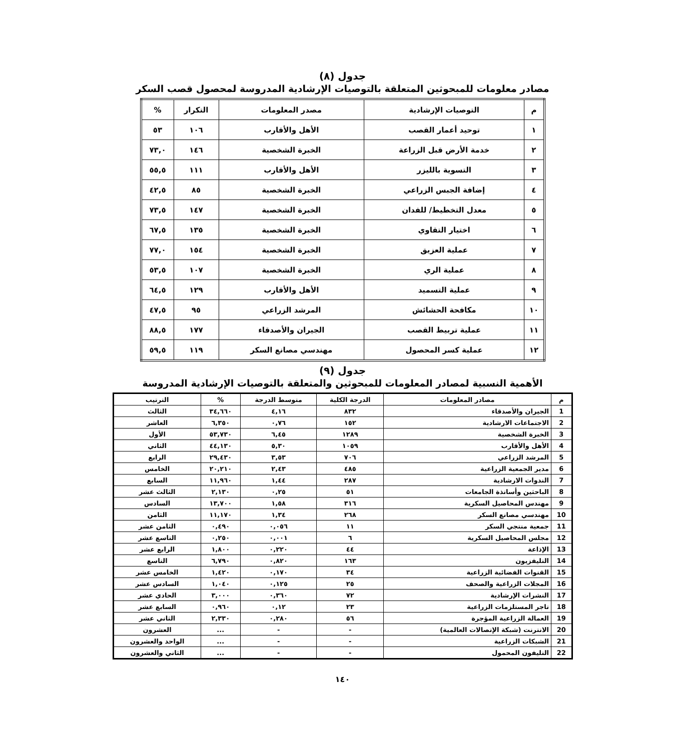جدول (٨)
مصادر معلومات للمبحوثين المتعلقة بالتوصيات الإرشادية المدروسة لمحصول قصب السكر
| م | التوصيات الإرشادية | مصدر المعلومات | التكرار | % |
| --- | --- | --- | --- | --- |
| ١ | توحيد أعمار القصب | الأهل والأقارب | ١٠٦ | ٥٣ |
| ٢ | خدمة الأرض قبل الزراعة | الخبرة الشخصية | ١٤٦ | ٧٣,٠ |
| ٣ | التسوية بالليزر | الأهل والأقارب | ١١١ | ٥٥,٥ |
| ٤ | إضافة الجبس الزراعي | الخبرة الشخصية | ٨٥ | ٤٢,٥ |
| ٥ | معدل التخطيط/ للفدان | الخبرة الشخصية | ١٤٧ | ٧٣,٥ |
| ٦ | اختيار التقاوي | الخبرة الشخصية | ١٣٥ | ٦٧,٥ |
| ٧ | عملية العزيق | الخبرة الشخصية | ١٥٤ | ٧٧,٠ |
| ٨ | عملية الري | الخبرة الشخصية | ١٠٧ | ٥٣,٥ |
| ٩ | عملية التسميد | الأهل والأقارب | ١٢٩ | ٦٤,٥ |
| ١٠ | مكافحة الحشائش | المرشد الزراعي | ٩٥ | ٤٧,٥ |
| ١١ | عملية تربيط القصب | الجيران والأصدقاء | ١٧٧ | ٨٨,٥ |
| ١٢ | عملية كسر المحصول | مهندسي مصانع السكر | ١١٩ | ٥٩,٥ |
جدول (٩)
الأهمية النسبية لمصادر المعلومات للمبحوثين والمتعلقة بالتوصيات الإرشادية المدروسة
| م | مصادر المعلومات | الدرجة الكلية | متوسط الدرجة | % | الترتيب |
| --- | --- | --- | --- | --- | --- |
| 1 | الجيران والأصدقاء | ٨٣٢ | ٤,١٦ | ٣٤,٦٦٠ | الثالث |
| 2 | الاجتماعات الارشادية | ١٥٢ | ٠,٧٦ | ٦,٣٥٠ | العاشر |
| 3 | الخبرة الشخصية | ١٢٨٩ | ٦,٤٥ | ٥٣,٧٣٠ | الأول |
| 4 | الأهل والأقارب | ١٠٥٩ | ٥,٣٠ | ٤٤,١٣٠ | الثاني |
| 5 | المرشد الزراعي | ٧٠٦ | ٣,٥٣ | ٢٩,٤٣٠ | الرابع |
| 6 | مدير الجمعية الزراعية | ٤٨٥ | ٢,٤٣ | ٢٠,٢١٠ | الخامس |
| 7 | الندوات الارشادية | ٢٨٧ | ١,٤٤ | ١١,٩٦٠ | السابع |
| 8 | الباحثين وأساتذة الجامعات | ٥١ | ٠,٢٥ | ٢,١٣٠ | الثالث عشر |
| 9 | مهندس المحاصيل السكرية | ٣١٦ | ١,٥٨ | ١٣,٧٠٠ | السادس |
| 10 | مهندسي مصانع السكر | ٢٦٨ | ١,٣٤ | ١١,١٧٠ | الثامن |
| 11 | جمعية منتجي السكر | ١١ | ٠,٠٥٦ | ٠,٤٩٠ | الثامن عشر |
| 12 | مجلس المحاصيل السكرية | ٦ | ٠,٠٠١ | ٠,٢٥٠ | التاسع عشر |
| 13 | الإذاعة | ٤٤ | ٠,٢٢٠ | ١,٨٠٠ | الرابع عشر |
| 14 | التليفزيون | ١٦٣ | ٠,٨٢٠ | ٦,٧٩٠ | التاسع |
| 15 | القنوات الفضائية الزراعية | ٣٤ | ٠,١٧٠ | ١,٤٢٠ | الخامس عشر |
| 16 | المجلات الزراعية والصحف | ٢٥ | ٠,١٢٥ | ١,٠٤٠ | السادس عشر |
| 17 | النشرات الإرشادية | ٧٢ | ٠,٣٦٠ | ٣,٠٠٠ | الحادي عشر |
| 18 | تاجر المستلزمات الزراعية | ٢٣ | ٠,١٢ | ٠,٩٦٠ | السابع عشر |
| 19 | العمالة الزراعية المؤجرة | ٥٦ | ٠,٢٨٠ | ٢,٣٣٠ | الثاني عشر |
| 20 | الانترنت (شبكة الإتصالات العالمية) | - | - | ... | العشرون |
| 21 | الشبكات الزراعية | - | - | ... | الواحد والعشرون |
| 22 | التليفون المحمول | - | - | ... | الثاني والعشرون |
١٤٠